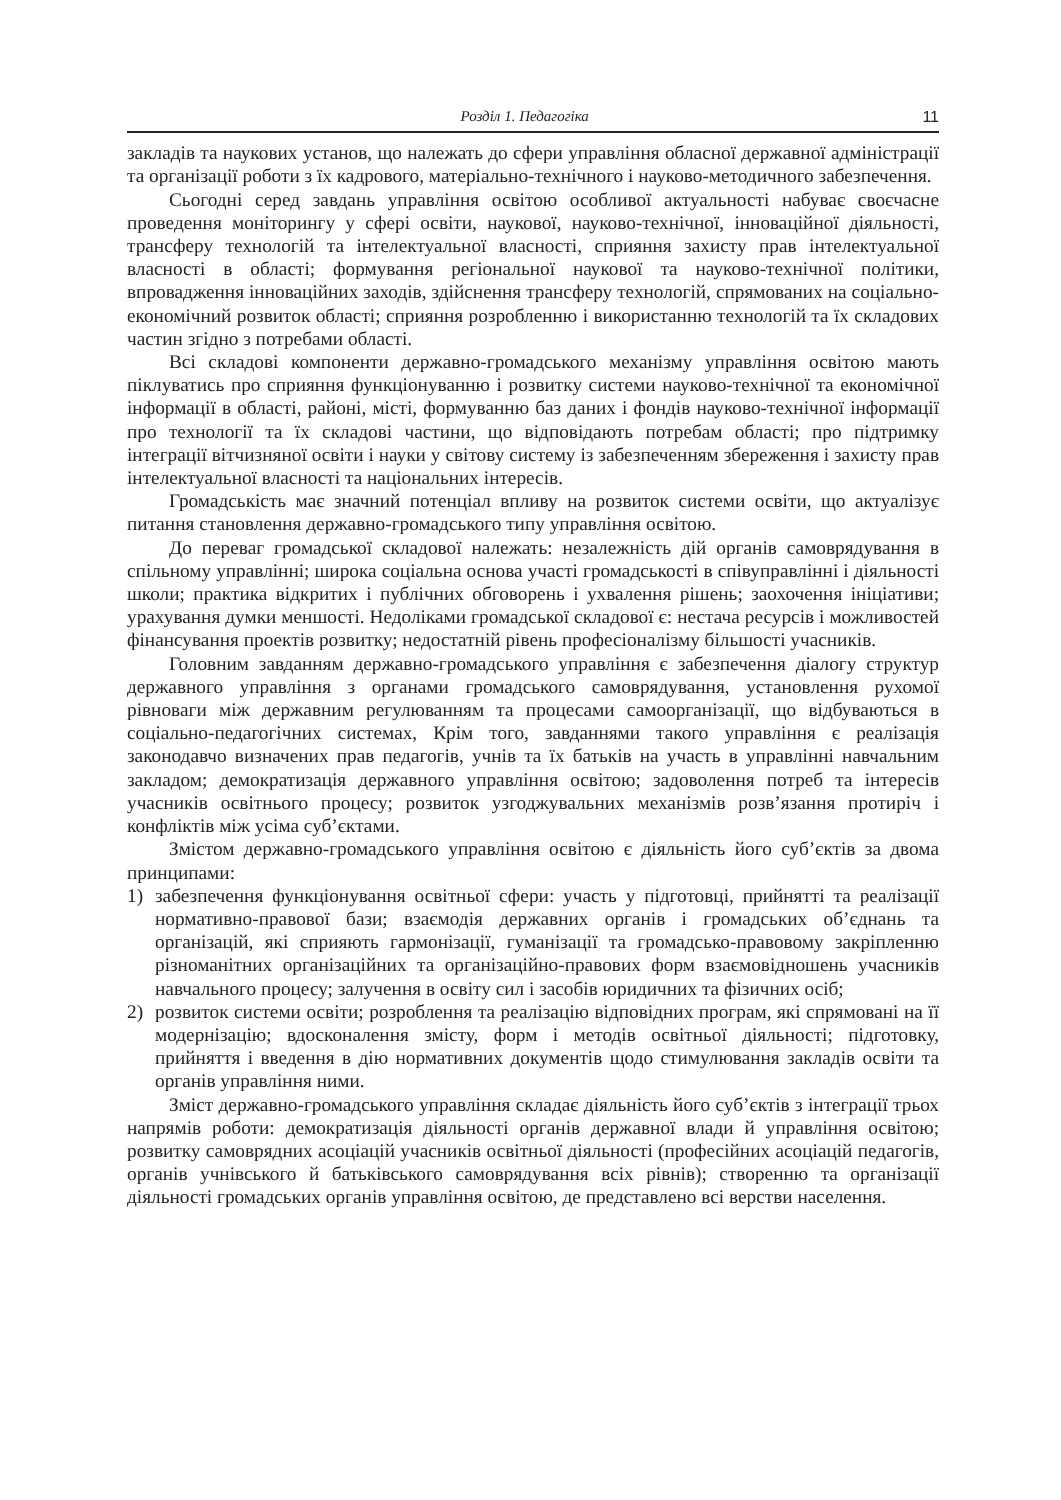Розділ 1. Педагогіка 11
закладів та наукових установ, що належать до сфери управління обласної державної адміністрації та організації роботи з їх кадрового, матеріально-технічного і науково-методичного забезпечення.
Сьогодні серед завдань управління освітою особливої актуальності набуває своєчасне проведення моніторингу у сфері освіти, наукової, науково-технічної, інноваційної діяльності, трансферу технологій та інтелектуальної власності, сприяння захисту прав інтелектуальної власності в області; формування регіональної наукової та науково-технічної політики, впровадження інноваційних заходів, здійснення трансферу технологій, спрямованих на соціально-економічний розвиток області; сприяння розробленню і використанню технологій та їх складових частин згідно з потребами області.
Всі складові компоненти державно-громадського механізму управління освітою мають піклуватись про сприяння функціонуванню і розвитку системи науково-технічної та економічної інформації в області, районі, місті, формуванню баз даних і фондів науково-технічної інформації про технології та їх складові частини, що відповідають потребам області; про підтримку інтеграції вітчизняної освіти і науки у світову систему із забезпеченням збереження і захисту прав інтелектуальної власності та національних інтересів.
Громадськість має значний потенціал впливу на розвиток системи освіти, що актуалізує питання становлення державно-громадського типу управління освітою.
До переваг громадської складової належать: незалежність дій органів самоврядування в спільному управлінні; широка соціальна основа участі громадськості в співуправлінні і діяльності школи; практика відкритих і публічних обговорень і ухвалення рішень; заохочення ініціативи; урахування думки меншості. Недоліками громадської складової є: нестача ресурсів і можливостей фінансування проектів розвитку; недостатній рівень професіоналізму більшості учасників.
Головним завданням державно-громадського управління є забезпечення діалогу структур державного управління з органами громадського самоврядування, установлення рухомої рівноваги між державним регулюванням та процесами самоорганізації, що відбуваються в соціально-педагогічних системах, Крім того, завданнями такого управління є реалізація законодавчо визначених прав педагогів, учнів та їх батьків на участь в управлінні навчальним закладом; демократизація державного управління освітою; задоволення потреб та інтересів учасників освітнього процесу; розвиток узгоджувальних механізмів розв’язання протиріч і конфліктів між усіма суб’єктами.
Змістом державно-громадського управління освітою є діяльність його суб’єктів за двома принципами:
1) забезпечення функціонування освітньої сфери: участь у підготовці, прийнятті та реалізації нормативно-правової бази; взаємодія державних органів і громадських об’єднань та організацій, які сприяють гармонізації, гуманізації та громадсько-правовому закріпленню різноманітних організаційних та організаційно-правових форм взаємовідношень учасників навчального процесу; залучення в освіту сил і засобів юридичних та фізичних осіб;
2) розвиток системи освіти; розроблення та реалізацію відповідних програм, які спрямовані на її модернізацію; вдосконалення змісту, форм і методів освітньої діяльності; підготовку, прийняття і введення в дію нормативних документів щодо стимулювання закладів освіти та органів управління ними.
Зміст державно-громадського управління складає діяльність його суб’єктів з інтеграції трьох напрямів роботи: демократизація діяльності органів державної влади й управління освітою; розвитку самоврядних асоціацій учасників освітньої діяльності (професійних асоціацій педагогів, органів учнівського й батьківського самоврядування всіх рівнів); створенню та організації діяльності громадських органів управління освітою, де представлено всі верстви населення.